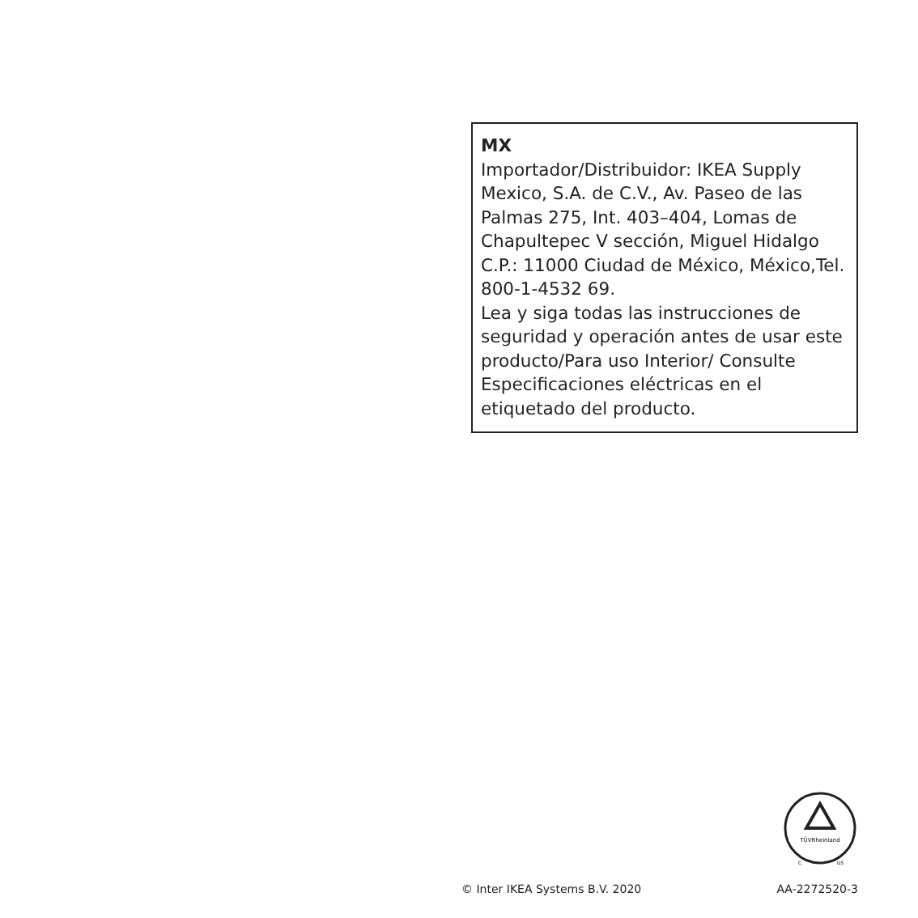MX
Importador/Distribuidor: IKEA Supply Mexico, S.A. de C.V., Av. Paseo de las Palmas 275, Int. 403–404, Lomas de Chapultepec V sección, Miguel Hidalgo C.P.: 11000 Ciudad de México, México,Tel. 800-1-4532 69.
Lea y siga todas las instrucciones de seguridad y operación antes de usar este producto/Para uso Interior/ Consulte Especificaciones eléctricas en el etiquetado del producto.
TÜVRheinland
C
US
© Inter IKEA Systems B.V. 2020 AA-2272520-3